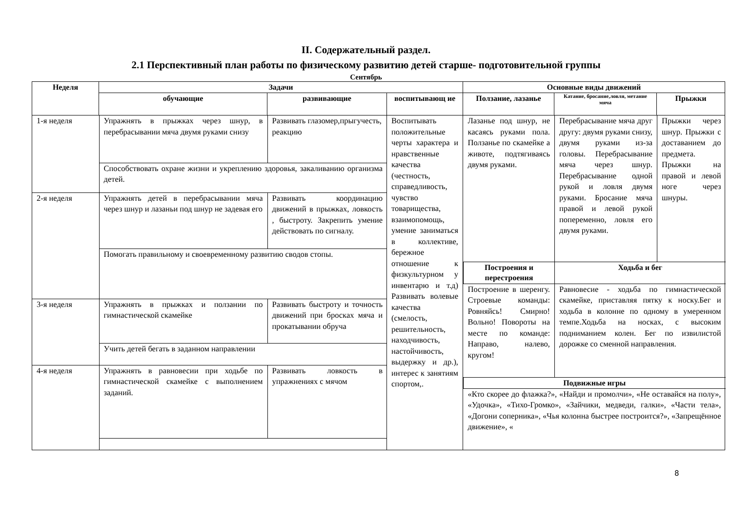II. Содержательный раздел.
2.1 Перспективный план работы по физическому развитию детей старше- подготовительной группы
Сентябрь
| Неделя | Задачи | | | Основные виды движений | | |
| --- | --- | --- | --- | --- | --- | --- |
| | обучающие | развивающие | воспитывающ ие | Ползание, лазанье | Катание, бросание,ловля, метание мяча | Прыжки |
| / 1-я неделя / Упражнять в прыжках через шнур, в перебрасывании мяча двумя руками снизу / Развивать глазомер,прыгучесть, реакцию / / / Способствовать охране жизни и укреплению здоровья, закаливанию организма детей. / / / 2-я неделя / Упражнять детей в перебрасывании мяча через шнур и лазаньи под шнур не задевая его / Развивать координацию движений в прыжках, ловкость , быстроту. Закрепить умение действовать по сигналу. / / / Помогать правильному и своевременному развитию сводов стопы. / / / 3-я неделя / Упражнять в прыжках и ползании по гимнастической скамейке / Развивать быстроту и точность движений при бросках мяча и прокатывании обруча / / / Учить детей бегать в заданном направлении / / / 4-я неделя / Упражнять в равновесии при ходьбе по гимнастической скамейке с выполнением заданий. / Развивать ловкость в упражнениях с мячом / | | | Воспитывать положительные черты характера и нравственные качества (честность, справедливость, чувство товарищества, взаимопомощь, умение заниматься в коллективе, бережное отношение к физкультурном у инвентарю и т.д) Развивать волевые качества (смелость, решительность, находчивость, настойчивость, выдержку и др.), интерес к занятиям спортом,. | / Лазанье под шнур, не касаясь руками пола. Ползанье по скамейке а животе, подтягиваясь двумя руками. / Перебрасывание мяча друг другу: двумя руками снизу, двумя руками из-за головы. Перебрасывание мяча через шнур. Перебрасывание одной рукой и ловля двумя руками. Бросание мяча правой и левой рукой попеременно, ловля его двумя руками. / Прыжки через шнур. Прыжки с доставанием до предмета. Прыжки на правой и левой ноге через шнуры. / / Построения и перестроения / Ходьба и бег / / / Построение в шеренгу. Строевые команды: Ровняйсь! Смирно! Вольно! Повороты на месте по команде: Направо, налево, кругом! / Равновесие - ходьба по гимнастической скамейке, приставляя пятку к носку.Бег и ходьба в колонне по одному в умеренном темпе.Ходьба на носках, с высоким подниманием колен. Бег по извилистой дорожке со сменной направления. / / / Подвижные игры / / / / «Кто скорее до флажка?», «Найди и промолчи», «Не оставайся на полу», «Удочка», «Тихо-Громко», «Зайчики, медведи, галки», «Части тела», «Догони соперника», «Чья колонна быстрее построится?», «Запрещённое движение», « / / / | | |
8